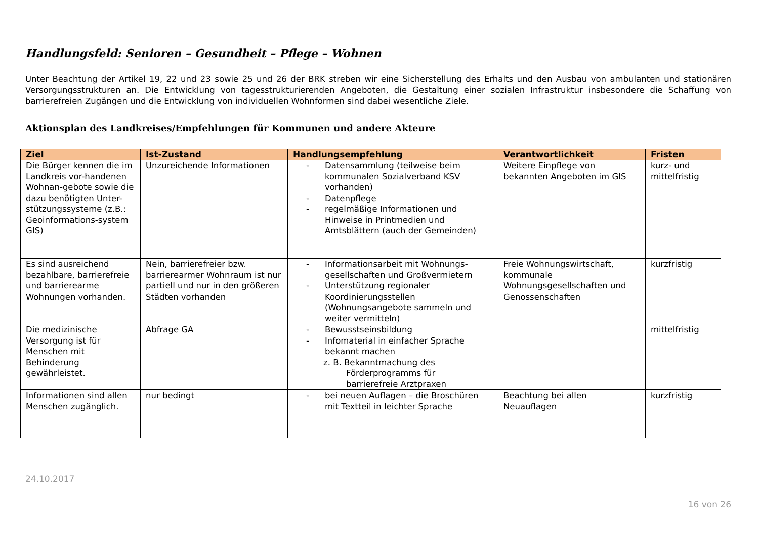Handlungsfeld: Senioren – Gesundheit – Pflege – Wohnen
Unter Beachtung der Artikel 19, 22 und 23 sowie 25 und 26 der BRK streben wir eine Sicherstellung des Erhalts und den Ausbau von ambulanten und stationären Versorgungsstrukturen an. Die Entwicklung von tagesstrukturierenden Angeboten, die Gestaltung einer sozialen Infrastruktur insbesondere die Schaffung von barrierefreien Zugängen und die Entwicklung von individuellen Wohnformen sind dabei wesentliche Ziele.
Aktionsplan des Landkreises/Empfehlungen für Kommunen und andere Akteure
| Ziel | Ist-Zustand | Handlungsempfehlung | Verantwortlichkeit | Fristen |
| --- | --- | --- | --- | --- |
| Die Bürger kennen die im Landkreis vor-handenen Wohnan-gebote sowie die dazu benötigten Unter-stützungssysteme (z.B.: Geoinformations-system GIS) | Unzureichende Informationen | - Datensammlung (teilweise beim kommunalen Sozialverband KSV vorhanden) - Datenpflege - regelmäßige Informationen und Hinweise in Printmedien und Amtsblättern (auch der Gemeinden) | Weitere Einpflege von bekannten Angeboten im GIS | kurz- und mittelfristig |
| Es sind ausreichend bezahlbare, barrierefreie und barrierearme Wohnungen vorhanden. | Nein, barrierefreier bzw. barrierearmer Wohnraum ist nur partiell und nur in den größeren Städten vorhanden | - Informationsarbeit mit Wohnungs-gesellschaften und Großvermietern - Unterstützung regionaler Koordinierungsstellen (Wohnungsangebote sammeln und weiter vermitteln) | Freie Wohnungswirtschaft, kommunale Wohnungsgesellschaften und Genossenschaften | kurzfristig |
| Die medizinische Versorgung ist für Menschen mit Behinderung gewährleistet. | Abfrage GA | - Bewusstseinsbildung - Infomaterial in einfacher Sprache bekannt machen z. B. Bekanntmachung des Förderprogramms für barrierefreie Arztpraxen | | mittelfristig |
| Informationen sind allen Menschen zugänglich. | nur bedingt | - bei neuen Auflagen – die Broschüren mit Textteil in leichter Sprache | Beachtung bei allen Neuauflagen | kurzfristig |
24.10.2017
16 von 26